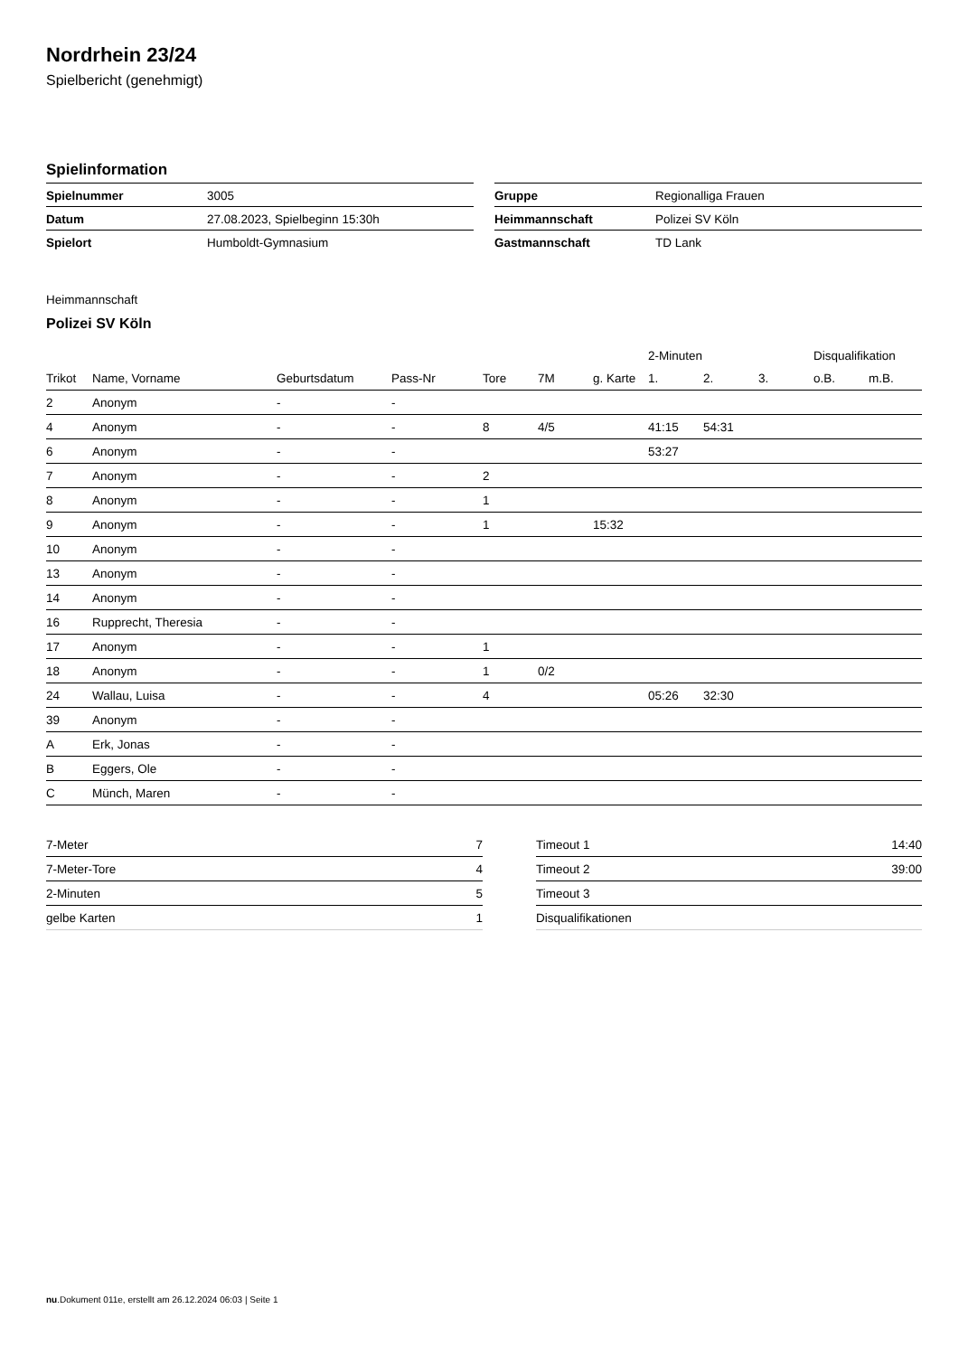Nordrhein 23/24
Spielbericht (genehmigt)
Spielinformation
| Spielnummer | 3005 |
| Datum | 27.08.2023, Spielbeginn 15:30h |
| Spielort | Humboldt-Gymnasium |
| Gruppe | Regionalliga Frauen |
| Heimmannschaft | Polizei SV Köln |
| Gastmannschaft | TD Lank |
Heimmannschaft
Polizei SV Köln
| | | | | | | | 2-Minuten | | | Disqualifikation | |
| --- | --- | --- | --- | --- | --- | --- | --- | --- | --- | --- | --- |
| Trikot | Name, Vorname | Geburtsdatum | Pass-Nr | Tore | 7M | g. Karte | 1. | 2. | 3. | o.B. | m.B. |
| 2 | Anonym | - | - | | | | | | | | |
| 4 | Anonym | - | - | 8 | 4/5 | | 41:15 | 54:31 | | | |
| 6 | Anonym | - | - | | | | 53:27 | | | | |
| 7 | Anonym | - | - | 2 | | | | | | | |
| 8 | Anonym | - | - | 1 | | | | | | | |
| 9 | Anonym | - | - | 1 | | 15:32 | | | | | |
| 10 | Anonym | - | - | | | | | | | | |
| 13 | Anonym | - | - | | | | | | | | |
| 14 | Anonym | - | - | | | | | | | | |
| 16 | Rupprecht, Theresia | - | - | | | | | | | | |
| 17 | Anonym | - | - | 1 | | | | | | | |
| 18 | Anonym | - | - | 1 | 0/2 | | | | | | |
| 24 | Wallau, Luisa | - | - | 4 | | | 05:26 | 32:30 | | | |
| 39 | Anonym | - | - | | | | | | | | |
| A | Erk, Jonas | - | - | | | | | | | | |
| B | Eggers, Ole | - | - | | | | | | | | |
| C | Münch, Maren | - | - | | | | | | | | |
| 7-Meter | 7 |
| 7-Meter-Tore | 4 |
| 2-Minuten | 5 |
| gelbe Karten | 1 |
| Timeout 1 | 14:40 |
| Timeout 2 | 39:00 |
| Timeout 3 | |
| Disqualifikationen | |
nu.Dokument 011e, erstellt am 26.12.2024 06:03 | Seite 1